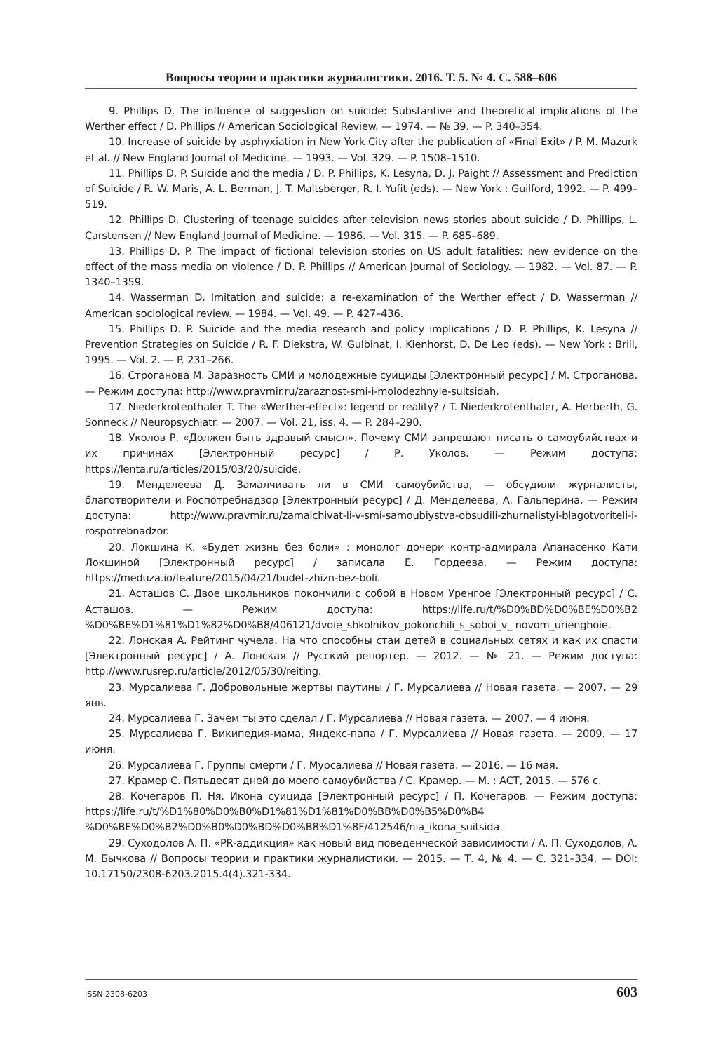Вопросы теории и практики журналистики. 2016. Т. 5. № 4. С. 588–606
9. Phillips D. The influence of suggestion on suicide: Substantive and theoretical implications of the Werther effect / D. Phillips // American Sociological Review. — 1974. — № 39. — P. 340–354.
10. Increase of suicide by asphyxiation in New York City after the publication of «Final Exit» / P. M. Mazurk et al. // New England Journal of Medicine. — 1993. — Vol. 329. — P. 1508–1510.
11. Phillips D. P. Suicide and the media / D. P. Phillips, K. Lesyna, D. J. Paight // Assessment and Prediction of Suicide / R. W. Maris, A. L. Berman, J. T. Maltsberger, R. I. Yufit (eds). — New York : Guilford, 1992. — P. 499–519.
12. Phillips D. Clustering of teenage suicides after television news stories about suicide / D. Phillips, L. Carstensen // New England Journal of Medicine. — 1986. — Vol. 315. — P. 685–689.
13. Phillips D. P. The impact of fictional television stories on US adult fatalities: new evidence on the effect of the mass media on violence / D. P. Phillips // American Journal of Sociology. — 1982. — Vol. 87. — P. 1340–1359.
14. Wasserman D. Imitation and suicide: a re-examination of the Werther effect / D. Wasserman // American sociological review. — 1984. — Vol. 49. — P. 427–436.
15. Phillips D. P. Suicide and the media research and policy implications / D. P. Phillips, K. Lesyna // Prevention Strategies on Suicide / R. F. Diekstra, W. Gulbinat, I. Kienhorst, D. De Leo (eds). — New York : Brill, 1995. — Vol. 2. — P. 231–266.
16. Строганова М. Заразность СМИ и молодежные суициды [Электронный ресурс] / М. Строганова. — Режим доступа: http://www.pravmir.ru/zaraznost-smi-i-molodezhnyie-suitsidah.
17. Niederkrotenthaler T. The «Werther-effect»: legend or reality? / T. Niederkrotenthaler, A. Herberth, G. Sonneck // Neuropsychiatr. — 2007. — Vol. 21, iss. 4. — P. 284–290.
18. Уколов Р. «Должен быть здравый смысл». Почему СМИ запрещают писать о самоубийствах и их причинах [Электронный ресурс] / Р. Уколов. — Режим доступа: https://lenta.ru/articles/2015/03/20/suicide.
19. Менделеева Д. Замалчивать ли в СМИ самоубийства, — обсудили журналисты, благотворители и Роспотребнадзор [Электронный ресурс] / Д. Менделеева, А. Гальперина. — Режим доступа: http://www.pravmir.ru/zamalchivat-li-v-smi-samoubiystva-obsudili-zhurnalistyi-blagotvoriteli-i-rospotrebnadzor.
20. Локшина К. «Будет жизнь без боли» : монолог дочери контр-адмирала Апанасенко Кати Локшиной [Электронный ресурс] / записала Е. Гордеева. — Режим доступа: https://meduza.io/feature/2015/04/21/budet-zhizn-bez-boli.
21. Асташов С. Двое школьников покончили с собой в Новом Уренгое [Электронный ресурс] / С. Асташов. — Режим доступа: https://life.ru/t/%D0%BD%D0%BE%D0%B2 %D0%BE%D1%81%D1%82%D0%B8/406121/dvoie_shkolnikov_pokonchili_s_soboi_v_ novom_urienghoie.
22. Лонская А. Рейтинг чучела. На что способны стаи детей в социальных сетях и как их спасти [Электронный ресурс] / А. Лонская // Русский репортер. — 2012. — № 21. — Режим доступа: http://www.rusrep.ru/article/2012/05/30/reiting.
23. Мурсалиева Г. Добровольные жертвы паутины / Г. Мурсалиева // Новая газета. — 2007. — 29 янв.
24. Мурсалиева Г. Зачем ты это сделал / Г. Мурсалиева // Новая газета. — 2007. — 4 июня.
25. Мурсалиева Г. Википедия-мама, Яндекс-папа / Г. Мурсалиева // Новая газета. — 2009. — 17 июня.
26. Мурсалиева Г. Группы смерти / Г. Мурсалиева // Новая газета. — 2016. — 16 мая.
27. Крамер С. Пятьдесят дней до моего самоубийства / С. Крамер. — М. : АСТ, 2015. — 576 с.
28. Кочегаров П. Ня. Икона суицида [Электронный ресурс] / П. Кочегаров. — Режим доступа: https://life.ru/t/%D1%80%D0%B0%D1%81%D1%81%D0%BB%D0%B5%D0%B4 %D0%BE%D0%B2%D0%B0%D0%BD%D0%B8%D1%8F/412546/nia_ikona_suitsida.
29. Суходолов А. П. «PR-аддикция» как новый вид поведенческой зависимости / А. П. Суходолов, А. М. Бычкова // Вопросы теории и практики журналистики. — 2015. — Т. 4, № 4. — С. 321–334. — DOI: 10.17150/2308-6203.2015.4(4).321-334.
ISSN 2308-6203 603